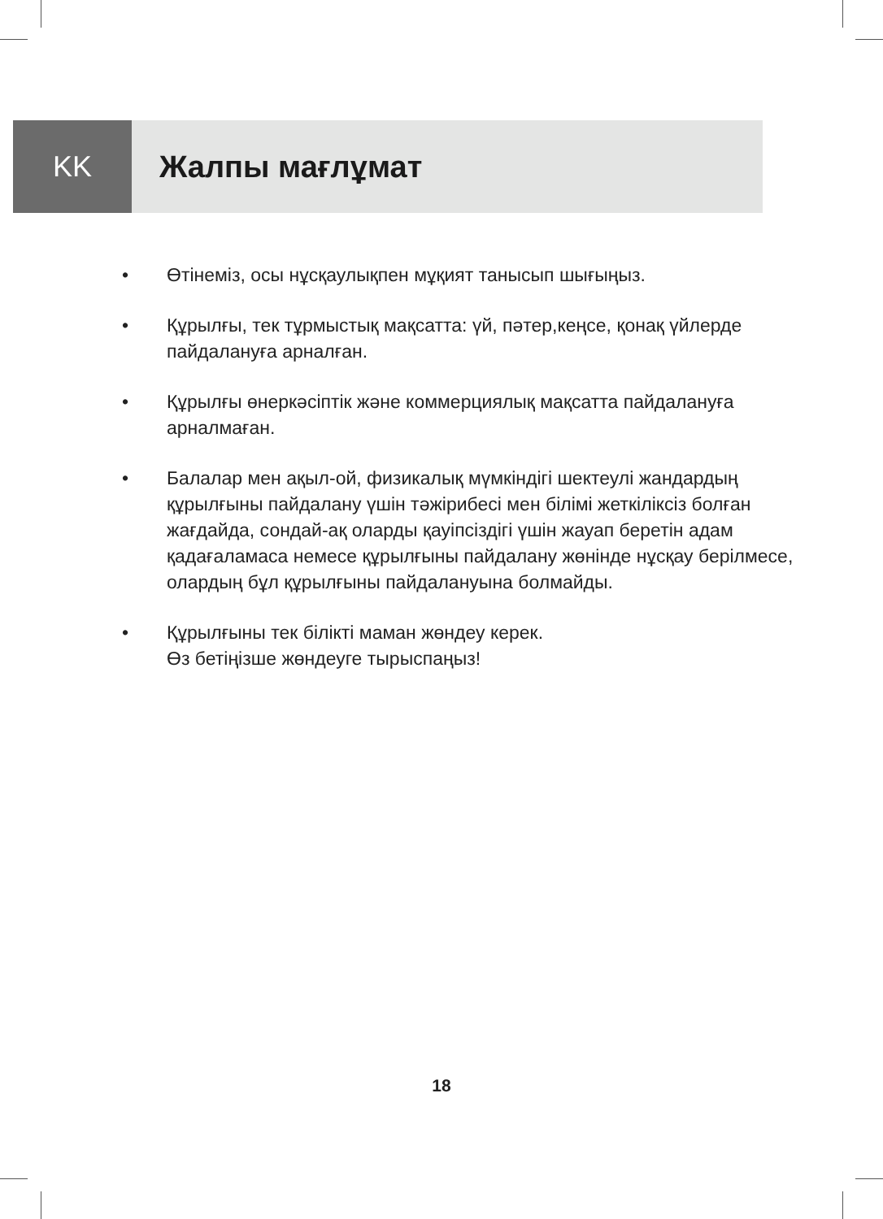KK Жалпы мағлұмат
• Өтінеміз, осы нұсқаулықпен мұқият танысып шығыңыз.
• Құрылғы, тек тұрмыстық мақсатта: үй, пәтер,кеңсе, қонақ үйлерде пайдалануға арналған.
• Құрылғы өнеркәсіптік және коммерциялық мақсатта пайдалануға арналмаған.
• Балалар мен ақыл-ой, физикалық мүмкіндігі шектеулі жандардың құрылғыны пайдалану үшін тәжірибесі мен білімі жеткіліксіз болған жағдайда, сондай-ақ оларды қауіпсіздігі үшін жауап беретін адам қадағаламаса немесе құрылғыны пайдалану жөнінде нұсқау берілмесе, олардың бұл құрылғыны пайдалануына болмайды.
• Құрылғыны тек білікті маман жөндеу керек.
Өз бетіңізше жөндеуге тырыспаңыз!
18